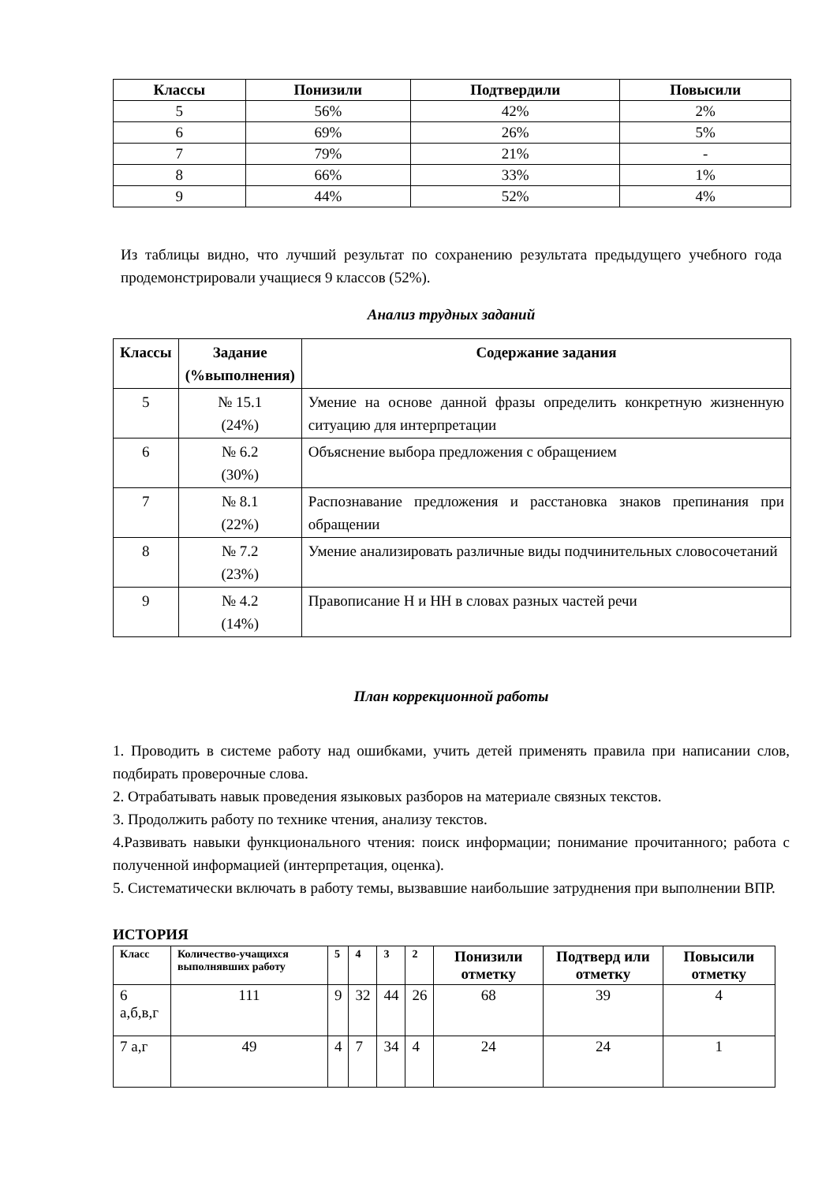| Классы | Понизили | Подтвердили | Повысили |
| --- | --- | --- | --- |
| 5 | 56% | 42% | 2% |
| 6 | 69% | 26% | 5% |
| 7 | 79% | 21% | - |
| 8 | 66% | 33% | 1% |
| 9 | 44% | 52% | 4% |
Из таблицы видно, что лучший результат по сохранению результата предыдущего учебного года продемонстрировали учащиеся 9 классов (52%).
Анализ трудных заданий
| Классы | Задание (%выполнения) | Содержание задания |
| --- | --- | --- |
| 5 | № 15.1 (24%) | Умение на основе данной фразы определить конкретную жизненную ситуацию для интерпретации |
| 6 | № 6.2 (30%) | Объяснение выбора предложения с обращением |
| 7 | № 8.1 (22%) | Распознавание предложения и расстановка знаков препинания при обращении |
| 8 | № 7.2 (23%) | Умение анализировать различные виды подчинительных словосочетаний |
| 9 | № 4.2 (14%) | Правописание Н и НН в словах разных частей речи |
План коррекционной работы
1. Проводить в системе работу над ошибками, учить детей применять правила при написании слов, подбирать проверочные слова.
2. Отрабатывать навык проведения языковых разборов на материале связных текстов.
3. Продолжить работу по технике чтения, анализу текстов.
4.Развивать навыки функционального чтения: поиск информации; понимание прочитанного; работа с полученной информацией (интерпретация, оценка).
5. Систематически включать в работу темы, вызвавшие наибольшие затруднения при выполнении ВПР.
ИСТОРИЯ
| Класс | Количество-учащихся выполнявших работу | 5 | 4 | 3 | 2 | Понизили отметку | Подтверд или отметку | Повысили отметку |
| --- | --- | --- | --- | --- | --- | --- | --- | --- |
| 6 а,б,в,г | 111 | 9 | 32 | 44 | 26 | 68 | 39 | 4 |
| 7 а,г | 49 | 4 | 7 | 34 | 4 | 24 | 24 | 1 |